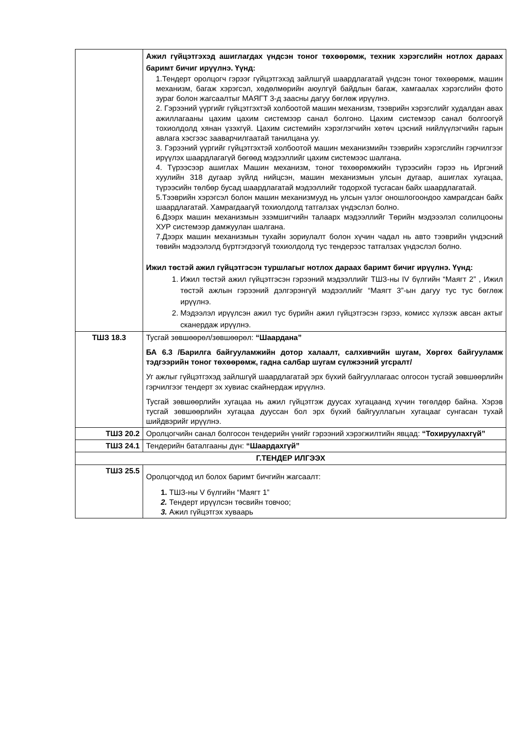| | Ажил гүйцэтгэхэд ашиглагдах үндсэн тоног төхөөрөмж, техник хэрэгслийн нотлох дараах баримт бичиг ирүүлнэ. Үүнд: 1.Тендерт оролцогч гэрээг гүйцэтгэхэд зайлшгүй шаардлагатай үндсэн тоног төхөөрөмж, машин механизм, багаж хэрэгсэл, хөдөлмөрийн аюулгүй байдлын багаж, хамгаалах хэрэгслийн фото зураг болон жагсаалтыг МАЯГТ 3-д заасны дагуу бөглөж ирүүлнэ. 2. Гэрээний үүргийг гүйцэтгэхтэй холбоотой машин механизм, тээврийн хэрэгслийг худалдан авах ажиллагааны цахим цахим системээр санал болгоно. Цахим системээр санал болгоогүй тохиолдолд хянан үзэхгүй. Цахим системийн хэрэглэгчийн хөтөч цэсний нийлүүлэгчийн гарын авлага хэсгээс зааварчилгаатай танилцана уу. 3. Гэрээний үүргийг гүйцэтгэхтэй холбоотой машин механизмийн тээврийн хэрэгслийн гэрчилгээг ирүүлэх шаардлагагүй бөгөөд мэдээллийг цахим системээс шалгана. 4. Түрээсээр ашиглах Машин механизм, тоног төхөөрөмжийн түрээсийн гэрээ нь Иргэний хуулийн 318 дугаар зүйлд нийцсэн, машин механизмын улсын дугаар, ашиглах хугацаа, түрээсийн төлбөр бусад шаардлагатай мэдээллийг тодорхой тусгасан байх шаардлагатай. 5.Тээврийн хэрэгсэл болон машин механизмууд нь улсын үзлэг оношлогоондоо хамрагдсан байх шаардлагатай. Хамрагдаагүй тохиолдолд татгалзах үндэслэл болно. 6.Дээрх машин механизмын эзэмшигчийн талаарх мэдээллийг Төрийн мэдэээлэл солилцооны ХУР системээр дамжуулан шалгана. 7.Дээрх машин механизмын тухайн зориулалт болон хүчин чадал нь авто тээврийн үндэсний төвийн мэдээлэлд бүртгэгдээгүй тохиолдолд тус тендерээс татгалзах үндэслэл болно. Ижил төстэй ажил гүйцэтгэсэн туршлагыг нотлох дараах баримт бичиг ирүүлнэ. Үүнд: 1. Ижил төстэй ажил гүйцэтгэсэн гэрээний мэдээллийг ТШЗ-ны IV бүлгийн “Маягт 2” , Ижил төстэй ажлын гэрээний дэлгэрэнгүй мэдээллийг “Маягт 3”-ын дагуу тус тус бөглөж ирүүлнэ. 2. Мэдээлэл ирүүлсэн ажил тус бүрийн ажил гүйцэтгэсэн гэрээ, комисс хүлээж авсан актыг сканердаж ирүүлнэ. |
| ТШЗ 18.3 | Тусгай зөвшөөрөл/зөвшөөрөл: “Шаардана” БА 6.3 /Барилга байгууламжийн дотор халаалт, салхивчийн шугам, Хөргөх байгууламж тэдгээрийн тоног төхөөрөмж, гадна салбар шугам сүлжээний угсралт/ Уг ажлыг гүйцэтгэхэд зайлшгүй шаардлагатай эрх бүхий байгууллагаас олгосон тусгай зөвшөөрлийн гэрчилгээг тендерт эх хувиас скайнердаж ирүүлнэ. Тусгай зөвшөөрлийн хугацаа нь ажил гүйцэтгэж дуусах хугацаанд хүчин төгөлдөр байна. Хэрэв тусгай зөвшөөрлийн хугацаа дууссан бол эрх бүхий байгууллагын хугацааг сунгасан тухай шийдвэрийг ирүүлнэ. |
| ТШЗ 20.2 | Оролцогчийн санал болгосон тендерийн үнийг гэрээний хэрэгжилтийн явцад: “Тохируулахгүй” |
| ТШЗ 24.1 | Тендерийн баталгааны дүн: “Шаардахгүй” |
| Г.ТЕНДЕР ИЛГЭЭХ | |
| ТШЗ 25.5 | Оролцогчдод ил болох баримт бичгийн жагсаалт: 1. ТШЗ-ны V бүлгийн “Маягт 1” 2. Тендерт ирүүлсэн төсвийн товчоо; 3. Ажил гүйцэтгэх хуваарь |